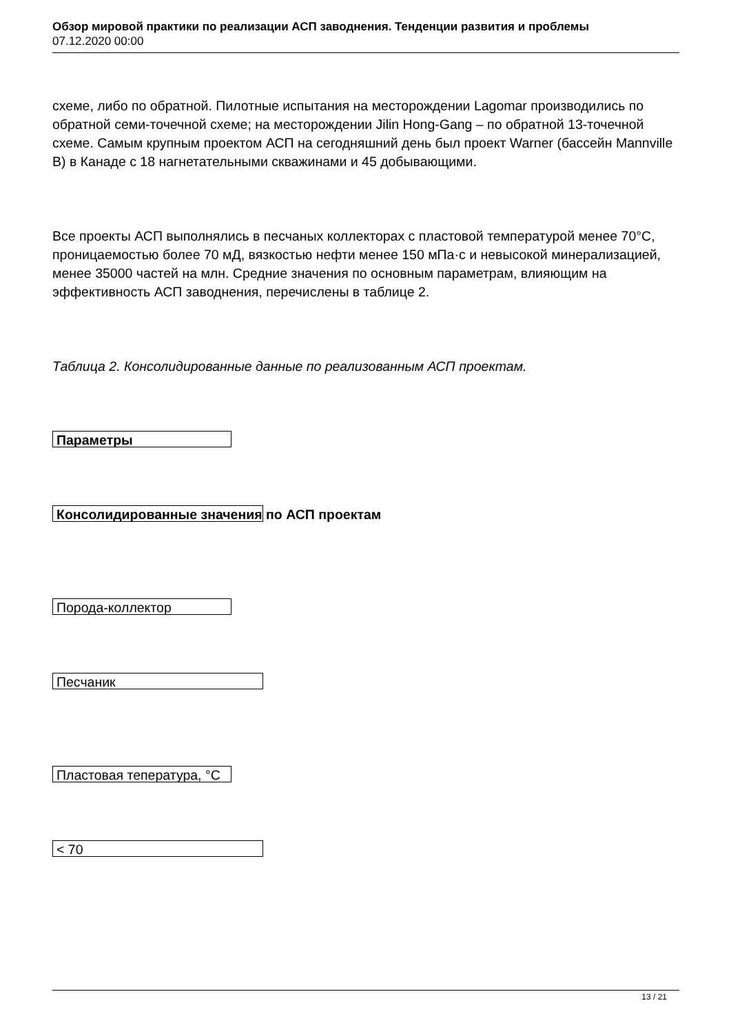Обзор мировой практики по реализации АСП заводнения. Тенденции развития и проблемы
07.12.2020 00:00
схеме, либо по обратной. Пилотные испытания на месторождении Lagomar производились по обратной семи-точечной схеме; на месторождении Jilin Hong-Gang – по обратной 13-точечной схеме. Самым крупным проектом АСП на сегодняшний день был проект Warner (бассейн Mannville B) в Канаде с 18 нагнетательными скважинами и 45 добывающими.
Все проекты АСП выполнялись в песчаных коллекторах с пластовой температурой менее 70°С, проницаемостью более 70 мД, вязкостью нефти менее 150 мПа·с и невысокой минерализацией, менее 35000 частей на млн. Средние значения по основным параметрам, влияющим на эффективность АСП заводнения, перечислены в таблице 2.
Таблица 2. Консолидированные данные по реализованным АСП проектам.
| Параметры |
| --- |
| Консолидированные значения по АСП проектам |
| Порода-коллектор |
| Песчаник |
| Пластовая тепература, °С |
| < 70 |
13 / 21